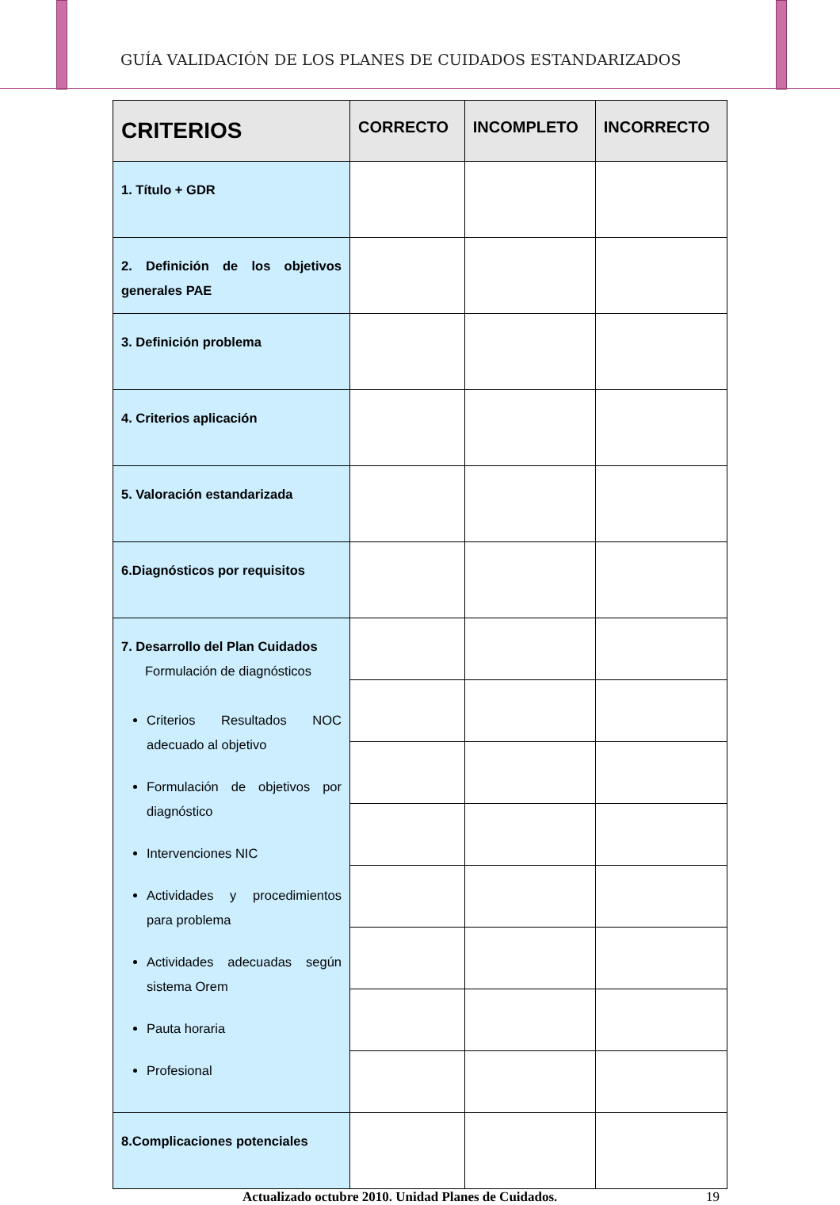GUÍA VALIDACIÓN DE LOS PLANES DE CUIDADOS ESTANDARIZADOS
| CRITERIOS | CORRECTO | INCOMPLETO | INCORRECTO |
| --- | --- | --- | --- |
| 1. Título + GDR | | | |
| 2. Definición de los objetivos generales PAE | | | |
| 3. Definición problema | | | |
| 4. Criterios aplicación | | | |
| 5. Valoración estandarizada | | | |
| 6.Diagnósticos por requisitos | | | |
| 7. Desarrollo del Plan Cuidados Formulación de diagnósticos Criterios Resultados NOC adecuado al objetivo Formulación de objetivos por diagnóstico Intervenciones NIC Actividades y procedimientos para problema Actividades adecuadas según sistema Orem Pauta horaria Profesional | | | |
| 8.Complicaciones potenciales | | | |
Actualizado octubre 2010. Unidad Planes de Cuidados. 19